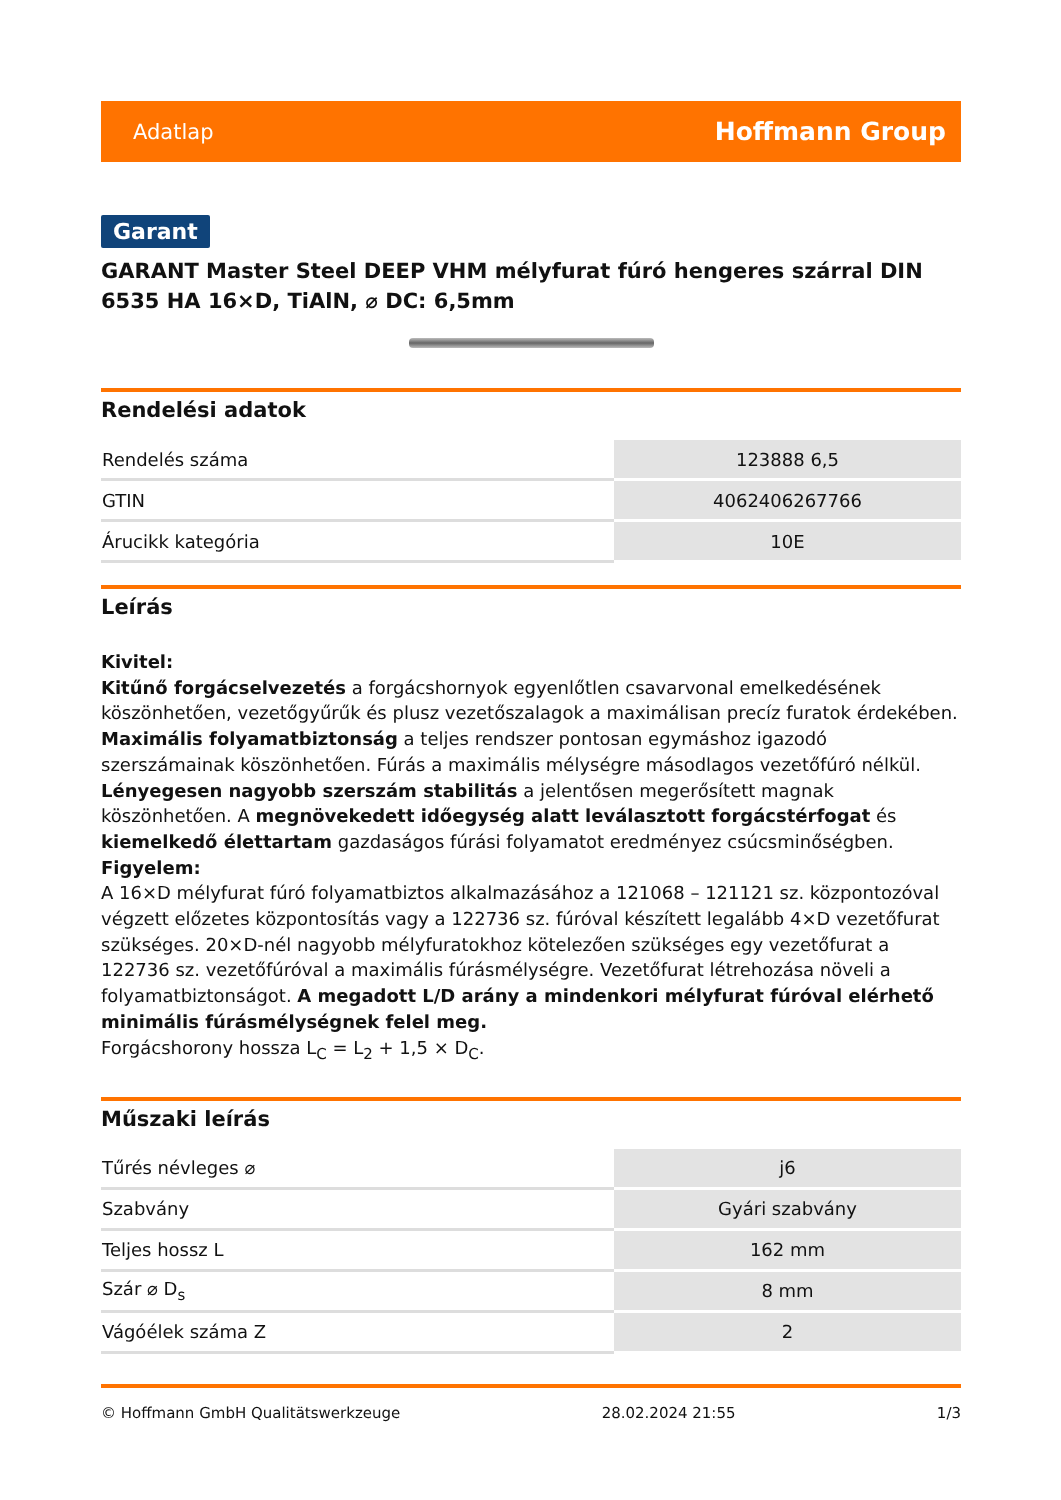Adatlap Hoffmann Group
Garant
GARANT Master Steel DEEP VHM mélyfurat fúró hengeres szárral DIN 6535 HA 16×D, TiAlN, ⌀ DC: 6,5mm
Rendelési adatok
| Rendelés száma | 123888 6,5 |
| GTIN | 4062406267766 |
| Árucikk kategória | 10E |
Leírás
Kivitel:
Kitűnő forgácselvezetés a forgácshornyok egyenlőtlen csavarvonal emelkedésének köszönhetően, vezetőgyűrűk és plusz vezetőszalagok a maximálisan precíz furatok érdekében. Maximális folyamatbiztonság a teljes rendszer pontosan egymáshoz igazodó szerszámainak köszönhetően. Fúrás a maximális mélységre másodlagos vezetőfúró nélkül. Lényegesen nagyobb szerszám stabilitás a jelentősen megerősített magnak köszönhetően. A megnövekedett időegység alatt leválasztott forgácstérfogat és kiemelkedő élettartam gazdaságos fúrási folyamatot eredményez csúcsminőségben.
Figyelem:
A 16×D mélyfurat fúró folyamatbiztos alkalmazásához a 121068 – 121121 sz. központozóval végzett előzetes központosítás vagy a 122736 sz. fúróval készített legalább 4×D vezetőfurat szükséges. 20×D-nél nagyobb mélyfuratokhoz kötelezően szükséges egy vezetőfurat a 122736 sz. vezetőfúróval a maximális fúrásmélységre. Vezetőfurat létrehozása növeli a folyamatbiztonságot. A megadott L/D arány a mindenkori mélyfurat fúróval elérhető minimális fúrásmélységnek felel meg.
Forgácshorony hossza L<sub>C</sub> = L<sub>2</sub> + 1,5 × D<sub>C</sub>.
Műszaki leírás
| Tűrés névleges ⌀ | j6 |
| Szabvány | Gyári szabvány |
| Teljes hossz L | 162 mm |
| Szár ⌀ D<sub>s</sub> | 8 mm |
| Vágóélek száma Z | 2 |
© Hoffmann GmbH Qualitätswerkzeuge 28.02.2024 21:55 1/3